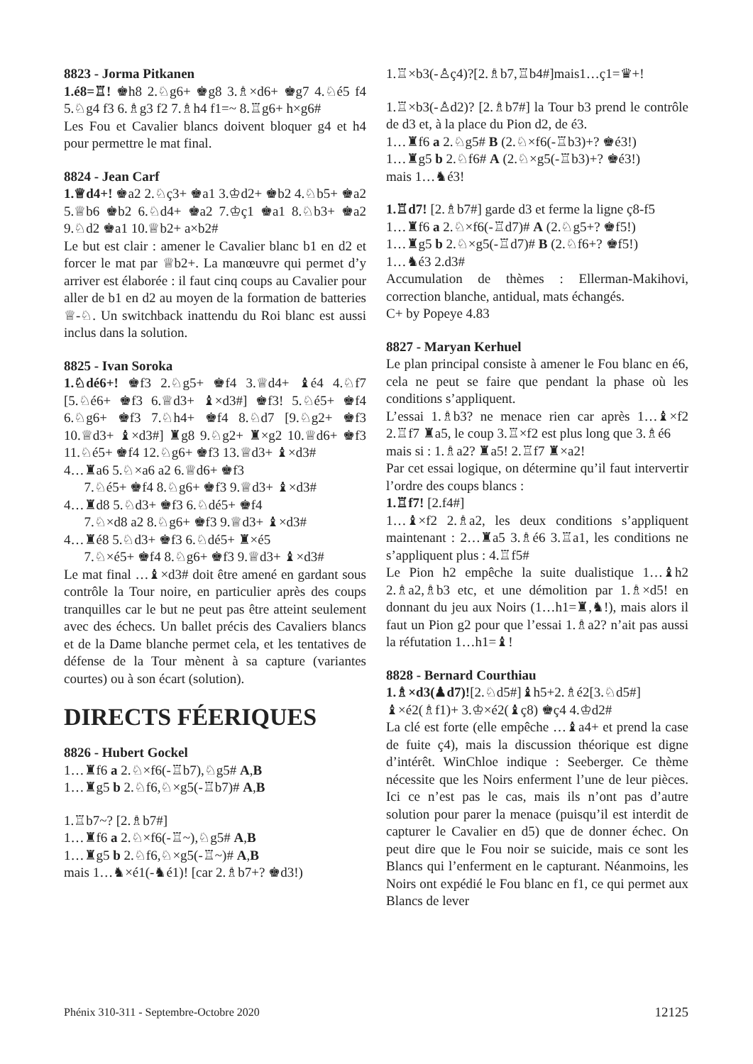8823 - Jorma Pitkanen
1.é8=♖! ♚h8 2.♘g6+ ♚g8 3.♗×d6+ ♚g7 4.♘é5 f4 5.♘g4 f3 6.♗g3 f2 7.♗h4 f1=~ 8.♖g6+ h×g6#
Les Fou et Cavalier blancs doivent bloquer g4 et h4 pour permettre le mat final.
8824 - Jean Carf
1.♕d4+! ♚a2 2.♘ç3+ ♚a1 3.♔d2+ ♚b2 4.♘b5+ ♚a2 5.♕b6 ♚b2 6.♘d4+ ♚a2 7.♔ç1 ♚a1 8.♘b3+ ♚a2 9.♘d2 ♚a1 10.♕b2+ a×b2#
Le but est clair : amener le Cavalier blanc b1 en d2 et forcer le mat par ♕b2+. La manœuvre qui permet d’y arriver est élaborée : il faut cinq coups au Cavalier pour aller de b1 en d2 au moyen de la formation de batteries ♕-♘. Un switchback inattendu du Roi blanc est aussi inclus dans la solution.
8825 - Ivan Soroka
1.♘dé6+! ♚f3 2.♘g5+ ♚f4 3.♕d4+ ♝é4 4.♘f7 [5.♘é6+ ♚f3 6.♕d3+ ♝×d3#] ♚f3! 5.♘é5+ ♚f4 6.♘g6+ ♚f3 7.♘h4+ ♚f4 8.♘d7 [9.♘g2+ ♚f3 10.♕d3+ ♝×d3#] ♜g8 9.♘g2+ ♜×g2 10.♕d6+ ♚f3 11.♘é5+ ♚f4 12.♘g6+ ♚f3 13.♕d3+ ♝×d3#
4…♜a6 5.♘×a6 a2 6.♕d6+ ♚f3
7.♘é5+ ♚f4 8.♘g6+ ♚f3 9.♕d3+ ♝×d3#
4…♜d8 5.♘d3+ ♚f3 6.♘dé5+ ♚f4
7.♘×d8 a2 8.♘g6+ ♚f3 9.♕d3+ ♝×d3#
4…♜é8 5.♘d3+ ♚f3 6.♘dé5+ ♜×é5
7.♘×é5+ ♚f4 8.♘g6+ ♚f3 9.♕d3+ ♝×d3#
Le mat final …♝×d3# doit être amené en gardant sous contrôle la Tour noire, en particulier après des coups tranquilles car le but ne peut pas être atteint seulement avec des échecs. Un ballet précis des Cavaliers blancs et de la Dame blanche permet cela, et les tentatives de défense de la Tour mènent à sa capture (variantes courtes) ou à son écart (solution).
DIRECTS FÉERIQUES
8826 - Hubert Gockel
1…♜f6 a 2.♘×f6(-♖b7),♘g5# A,B
1…♜g5 b 2.♘f6,♘×g5(-♖b7)# A,B
1.♖b7~? [2.♗b7#]
1…♜f6 a 2.♘×f6(-♖~),♘g5# A,B
1…♜g5 b 2.♘f6,♘×g5(-♖~)# A,B
mais 1…♞×é1(-♞é1)! [car 2.♗b7+? ♚d3!)
1.♖×b3(-♙ç4)?[2.♗b7,♖b4#]mais1…ç1=♛+!
1.♖×b3(-♙d2)? [2.♗b7#] la Tour b3 prend le contrôle de d3 et, à la place du Pion d2, de é3.
1…♜f6 a 2.♘g5# B (2.♘×f6(-♖b3)+? ♚é3!)
1…♜g5 b 2.♘f6# A (2.♘×g5(-♖b3)+? ♚é3!)
mais 1…♞é3!
1.♖d7! [2.♗b7#] garde d3 et ferme la ligne ç8-f5
1…♜f6 a 2.♘×f6(-♖d7)# A (2.♘g5+? ♚f5!)
1…♜g5 b 2.♘×g5(-♖d7)# B (2.♘f6+? ♚f5!)
1…♞é3 2.d3#
Accumulation de thèmes : Ellerman-Makihovi, correction blanche, antidual, mats échangés.
C+ by Popeye 4.83
8827 - Maryan Kerhuel
Le plan principal consiste à amener le Fou blanc en é6, cela ne peut se faire que pendant la phase où les conditions s’appliquent.
L’essai 1.♗b3? ne menace rien car après 1…♝×f2 2.♖f7 ♜a5, le coup 3.♖×f2 est plus long que 3.♗é6
mais si : 1.♗a2? ♜a5! 2.♖f7 ♜×a2!
Par cet essai logique, on détermine qu’il faut intervertir l’ordre des coups blancs :
1.♖f7! [2.f4#]
1…♝×f2 2.♗a2, les deux conditions s’appliquent maintenant : 2…♜a5 3.♗é6 3.♖a1, les conditions ne s’appliquent plus : 4.♖f5#
Le Pion h2 empêche la suite dualistique 1…♝h2 2.♗a2,♗b3 etc, et une démolition par 1.♗×d5! en donnant du jeu aux Noirs (1…h1=♜,♞!), mais alors il faut un Pion g2 pour que l’essai 1.♗a2? n’ait pas aussi la réfutation 1…h1=♝!
8828 - Bernard Courthiau
1.♗×d3(♟d7)![2.♘d5#]♝h5+2.♗é2[3.♘d5#] ♝×é2(♗f1)+ 3.♔×é2(♝ç8) ♚ç4 4.♔d2#
La clé est forte (elle empêche …♝a4+ et prend la case de fuite ç4), mais la discussion théorique est digne d’intérêt. WinChloe indique : Seeberger. Ce thème nécessite que les Noirs enferment l’une de leur pièces. Ici ce n’est pas le cas, mais ils n’ont pas d’autre solution pour parer la menace (puisqu’il est interdit de capturer le Cavalier en d5) que de donner échec. On peut dire que le Fou noir se suicide, mais ce sont les Blancs qui l’enferment en le capturant. Néanmoins, les Noirs ont expédié le Fou blanc en f1, ce qui permet aux Blancs de lever
Phénix 310-311 - Septembre-Octobre 2020 12125